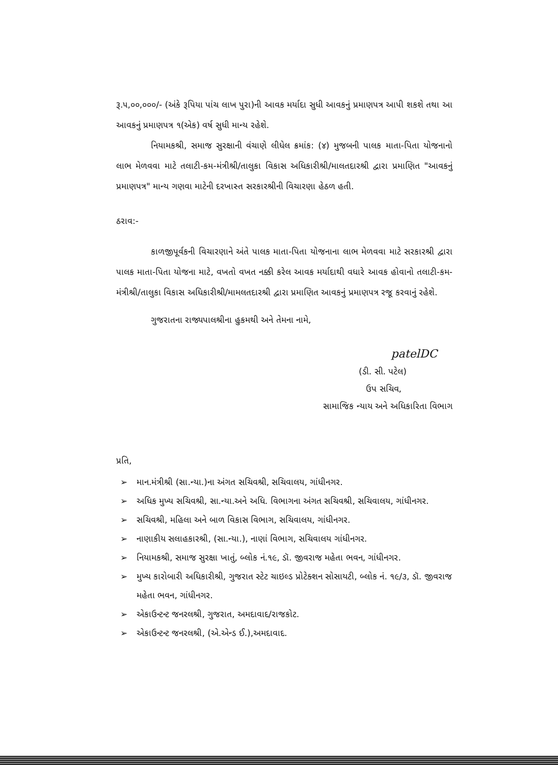રૂ.૫,૦૦,૦૦૦/- (અંકે રૂપિયા પાંચ લાખ પુરા)ની આવક મર્યાદા સુધી આવકનું પ્રમાણપત્ર આપી શકશે તથા આ આવકનું પ્રમાણપત્ર ૧(એક) વર્ષ સુધી માન્ય રહેશે.
નિયામકશ્રી, સમાજ સુરક્ષાની વંચાણે લીધેલ ક્રમાંક: (૪) મુજબની પાલક માતા-પિતા યોજનાનો લાભ મેળવવા માટે તલાટી-કમ-મંત્રીશ્રી/તાલુકા વિકાસ અધિકારીશ્રી/માલતદારશ્રી દ્વારા પ્રમાણિત "આવકનું પ્રમાણપત્ર" માન્ય ગણવા માટેની દરખાસ્ત સરકારશ્રીની વિચારણા હેઠળ હતી.
ઠરાવ:-
કાળજીપૂર્વકની વિચારણાને અંતે પાલક માતા-પિતા યોજનાના લાભ મેળવવા માટે સરકારશ્રી દ્વારા પાલક માતા-પિતા યોજના માટે, વખતો વખત નક્કી કરેલ આવક મર્યાદાથી વધારે આવક હોવાનો તલાટી-કમ-મંત્રીશ્રી/તાલુકા વિકાસ અધિકારીશ્રી/મામલતદારશ્રી દ્વારા પ્રમાણિત આવકનું પ્રમાણપત્ર રજૂ કરવાનું રહેશે.
ગુજરાતના રાજ્યપાલશ્રીના હુકમથી અને તેમના નામે,
patelDC
(ડી. સી. પટેલ)
ઉપ સચિવ,
સામાજિક ન્યાય અને અધિકારિતા વિભાગ
પ્રતિ,
➢ માન.મંત્રીશ્રી (સા.ન્યા.)ના અંગત સચિવશ્રી, સચિવાલય, ગાંધીનગર.
➢ અધિક મુખ્ય સચિવશ્રી, સા.ન્યા.અને અધિ. વિભાગના અંગત સચિવશ્રી, સચિવાલય, ગાંધીનગર.
➢ સચિવશ્રી, મહિલા અને બાળ વિકાસ વિભાગ, સચિવાલય, ગાંધીનગર.
➢ નાણાકીય સલાહકારશ્રી, (સા.ન્યા.), નાણાં વિભાગ, સચિવાલય ગાંધીનગર.
➢ નિયામકશ્રી, સમાજ સુરક્ષા ખાતું, બ્લોક નં.૧૯, ડૉ. જીવરાજ મહેતા ભવન, ગાંધીનગર.
➢ મુખ્ય કારોબારી અધિકારીશ્રી, ગુજરાત સ્ટેટ ચાઇલ્ડ પ્રોટેક્શન સોસાયટી, બ્લોક નં. ૧૯/૩, ડૉ. જીવરાજ મહેતા ભવન, ગાંધીનગર.
➢ એકાઉન્ટન્ટ જનરલશ્રી, ગુજરાત, અમદાવાદ/રાજકોટ.
➢ એકાઉન્ટન્ટ જનરલશ્રી, (એ.એન્ડ ઈ.),અમદાવાદ.